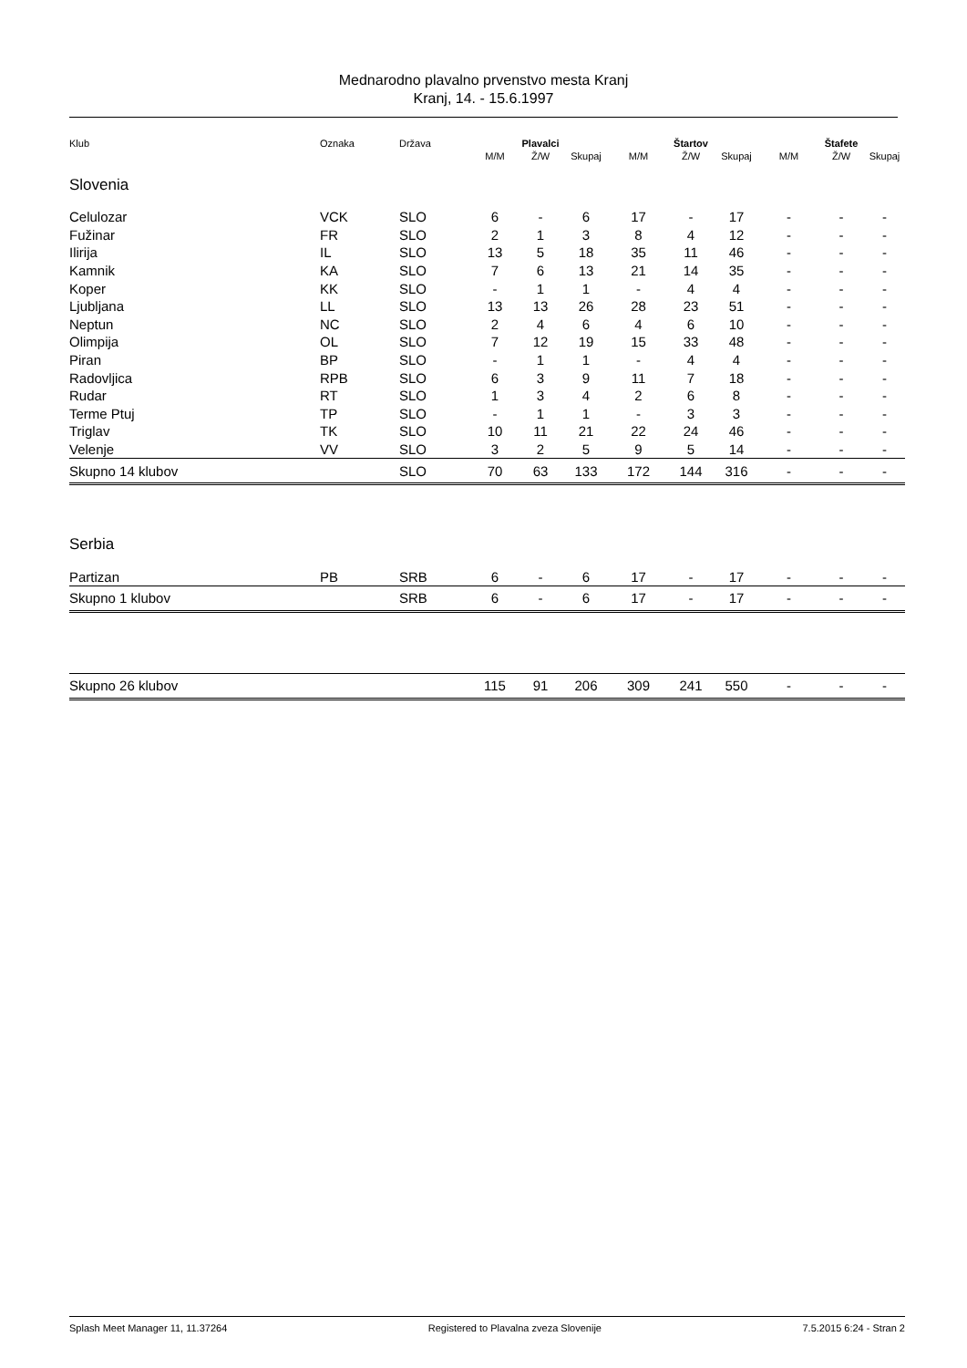Mednarodno plavalno prvenstvo mesta Kranj
Kranj, 14. - 15.6.1997
| Klub | Oznaka | Država | | Plavalci | | | Štartov | | | Štafete | |
| | | | M/M | Ž/W | Skupaj | M/M | Ž/W | Skupaj | M/M | Ž/W | Skupaj |
| Slovenia | | | | | | | | | | | |
| Celulozar | VCK | SLO | 6 | - | 6 | 17 | - | 17 | - | - | - |
| Fužinar | FR | SLO | 2 | 1 | 3 | 8 | 4 | 12 | - | - | - |
| Ilirija | IL | SLO | 13 | 5 | 18 | 35 | 11 | 46 | - | - | - |
| Kamnik | KA | SLO | 7 | 6 | 13 | 21 | 14 | 35 | - | - | - |
| Koper | KK | SLO | - | 1 | 1 | - | 4 | 4 | - | - | - |
| Ljubljana | LL | SLO | 13 | 13 | 26 | 28 | 23 | 51 | - | - | - |
| Neptun | NC | SLO | 2 | 4 | 6 | 4 | 6 | 10 | - | - | - |
| Olimpija | OL | SLO | 7 | 12 | 19 | 15 | 33 | 48 | - | - | - |
| Piran | BP | SLO | - | 1 | 1 | - | 4 | 4 | - | - | - |
| Radovljica | RPB | SLO | 6 | 3 | 9 | 11 | 7 | 18 | - | - | - |
| Rudar | RT | SLO | 1 | 3 | 4 | 2 | 6 | 8 | - | - | - |
| Terme Ptuj | TP | SLO | - | 1 | 1 | - | 3 | 3 | - | - | - |
| Triglav | TK | SLO | 10 | 11 | 21 | 22 | 24 | 46 | - | - | - |
| Velenje | VV | SLO | 3 | 2 | 5 | 9 | 5 | 14 | - | - | - |
| Skupno 14 klubov | | SLO | 70 | 63 | 133 | 172 | 144 | 316 | - | - | - |
| Serbia | | | | | | | | | | | |
| Partizan | PB | SRB | 6 | - | 6 | 17 | - | 17 | - | - | - |
| Skupno 1 klubov | | SRB | 6 | - | 6 | 17 | - | 17 | - | - | - |
| Skupno 26 klubov | | | 115 | 91 | 206 | 309 | 241 | 550 | - | - | - |
Splash Meet Manager 11, 11.37264 Registered to Plavalna zveza Slovenije 7.5.2015 6:24 - Stran 2